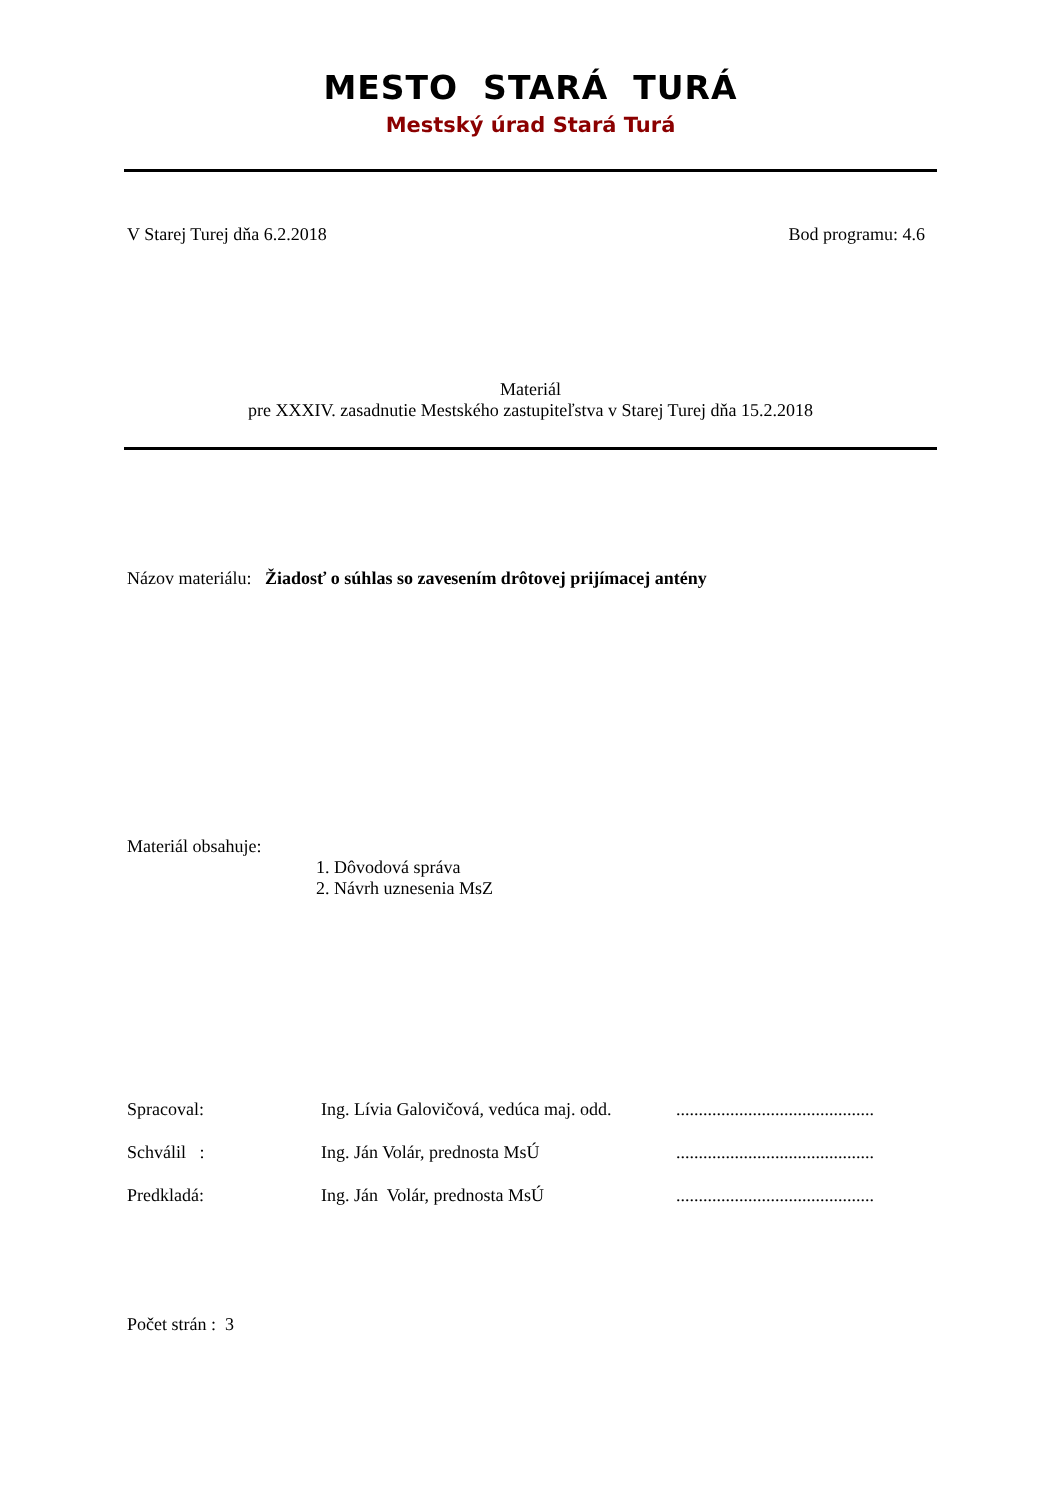MESTO STARÁ TURÁ
Mestský úrad Stará Turá
V Starej Turej dňa 6.2.2018 Bod programu: 4.6
Materiál
pre XXXIV. zasadnutie Mestského zastupiteľstva v Starej Turej dňa 15.2.2018
Názov materiálu: Žiadosť o súhlas so zavesením drôtovej prijímacej antény
Materiál obsahuje:
1. Dôvodová správa
2. Návrh uznesenia MsZ
Spracoval: Ing. Lívia Galovičová, vedúca maj. odd.............................................
Schválil : Ing. Ján Volár, prednosta MsÚ............................................
Predkladá: Ing. Ján Volár, prednosta MsÚ............................................
Počet strán : 3